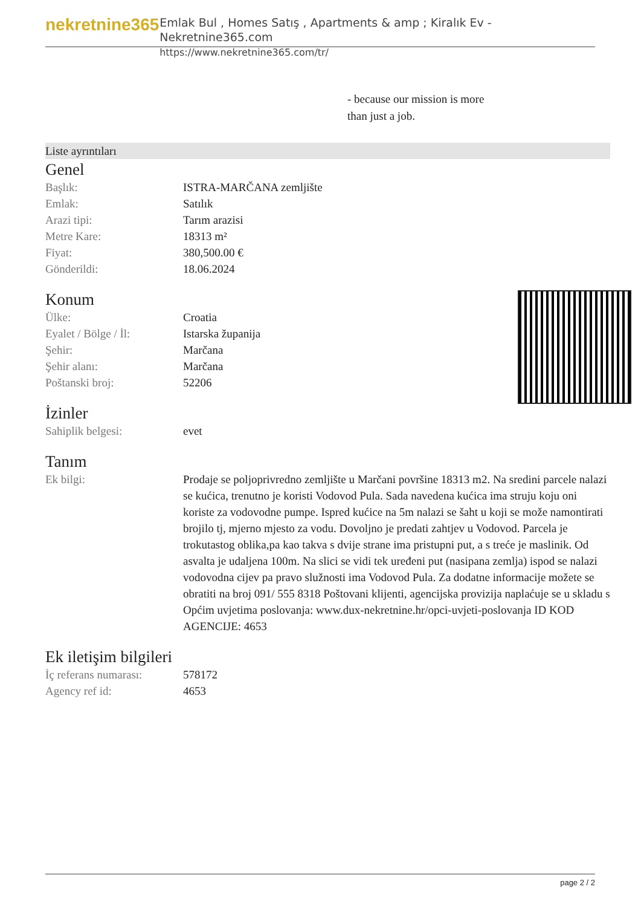nekretnine365
Emlak Bul , Homes Satış , Apartments & amp ; Kiralık Ev - Nekretnine365.com
https://www.nekretnine365.com/tr/
- because our mission is more
than just a job.
Liste ayrıntıları
Genel
| Başlık: | ISTRA-MARČANA zemljište |
| Emlak: | Satılık |
| Arazi tipi: | Tarım arazisi |
| Metre Kare: | 18313 m² |
| Fiyat: | 380,500.00 € |
| Gönderildi: | 18.06.2024 |
Konum
| Ülke: | Croatia |
| Eyalet / Bölge / İl: | Istarska županija |
| Şehir: | Marčana |
| Şehir alanı: | Marčana |
| Poštanski broj: | 52206 |
İzinler
| Sahiplik belgesi: | evet |
Tanım
| Ek bilgi: | Prodaje se poljoprivredno zemljište u Marčani površine 18313 m2. Na sredini parcele nalazi se kućica, trenutno je koristi Vodovod Pula. Sada navedena kućica ima struju koju oni koriste za vodovodne pumpe. Ispred kućice na 5m nalazi se šaht u koji se može namontirati brojilo tj, mjerno mjesto za vodu. Dovoljno je predati zahtjev u Vodovod. Parcela je trokutastog oblika,pa kao takva s dvije strane ima pristupni put, a s treće je maslinik. Od asvalta je udaljena 100m. Na slici se vidi tek uređeni put (nasipana zemlja) ispod se nalazi vodovodna cijev pa pravo služnosti ima Vodovod Pula. Za dodatne informacije možete se obratiti na broj 091/ 555 8318 Poštovani klijenti, agencijska provizija naplaćuje se u skladu s Općim uvjetima poslovanja: www.dux-nekretnine.hr/opci-uvjeti-poslovanja ID KOD AGENCIJE: 4653 |
Ek iletişim bilgileri
| İç referans numarası: | 578172 |
| Agency ref id: | 4653 |
page 2 / 2